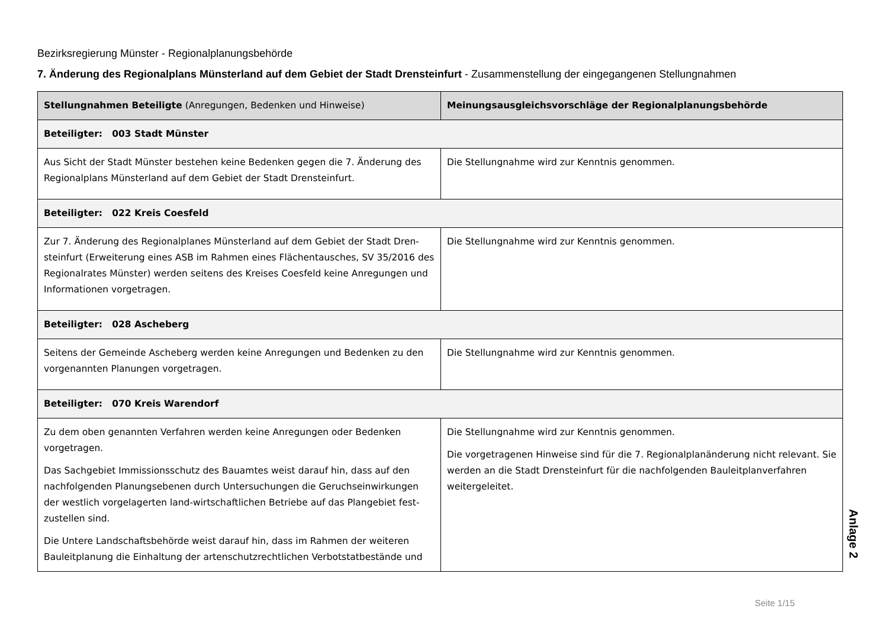Bezirksregierung Münster - Regionalplanungsbehörde
7. Änderung des Regionalplans Münsterland auf dem Gebiet der Stadt Drensteinfurt - Zusammenstellung der eingegangenen Stellungnahmen
| Stellungnahmen Beteiligte (Anregungen, Bedenken und Hinweise) | Meinungsausgleichsvorschläge der Regionalplanungsbehörde |
| --- | --- |
| Beteiligter: 003 Stadt Münster | |
| Aus Sicht der Stadt Münster bestehen keine Bedenken gegen die 7. Änderung des Regionalplans Münsterland auf dem Gebiet der Stadt Drensteinfurt. | Die Stellungnahme wird zur Kenntnis genommen. |
| Beteiligter: 022 Kreis Coesfeld | |
| Zur 7. Änderung des Regionalplanes Münsterland auf dem Gebiet der Stadt Dren-steinfurt (Erweiterung eines ASB im Rahmen eines Flächentausches, SV 35/2016 des Regionalrates Münster) werden seitens des Kreises Coesfeld keine Anregungen und Informationen vorgetragen. | Die Stellungnahme wird zur Kenntnis genommen. |
| Beteiligter: 028 Ascheberg | |
| Seitens der Gemeinde Ascheberg werden keine Anregungen und Bedenken zu den vorgenannten Planungen vorgetragen. | Die Stellungnahme wird zur Kenntnis genommen. |
| Beteiligter: 070 Kreis Warendorf | |
| Zu dem oben genannten Verfahren werden keine Anregungen oder Bedenken vorgetragen. Das Sachgebiet Immissionsschutz des Bauamtes weist darauf hin, dass auf den nachfolgenden Planungsebenen durch Untersuchungen die Geruchseinwirkungen der westlich vorgelagerten land-wirtschaftlichen Betriebe auf das Plangebiet fest-zustellen sind. Die Untere Landschaftsbehörde weist darauf hin, dass im Rahmen der weiteren Bauleitplanung die Einhaltung der artenschutzrechtlichen Verbotstatbestände und | Die Stellungnahme wird zur Kenntnis genommen. Die vorgetragenen Hinweise sind für die 7. Regionalplanänderung nicht relevant. Sie werden an die Stadt Drensteinfurt für die nachfolgenden Bauleitplanverfahren weitergeleitet. |
Anlage 2
Seite 1/15